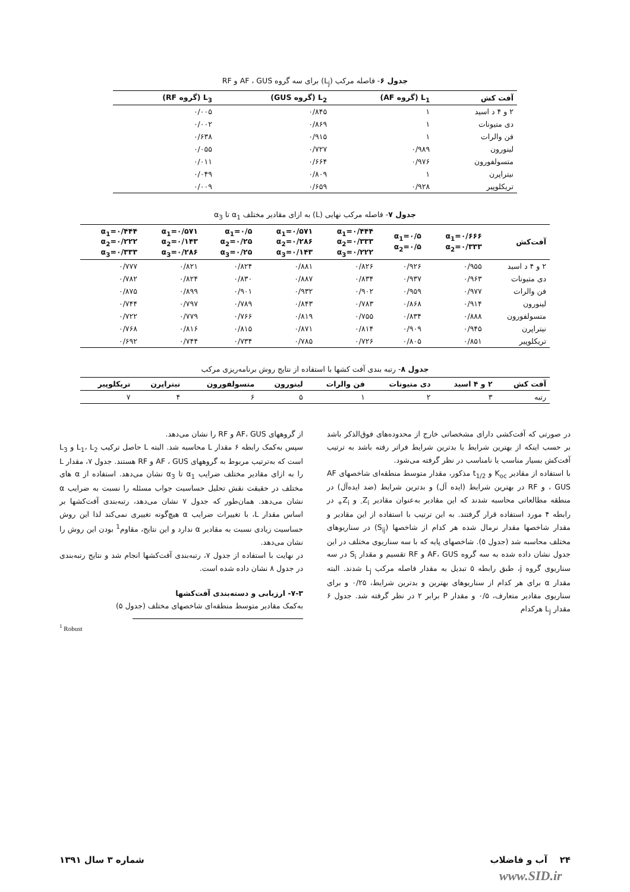جدول ۶- فاصله مرکب (L<sub>j</sub>) برای سه گروه AF ، GUS و RF
| آفت کش | L<sub>1</sub> (گروه AF) | L<sub>2</sub> (گروه GUS) | L<sub>3</sub> (گروه RF) |
| --- | --- | --- | --- |
| ۲ و ۴ د اسید | ۱ | ۰/۸۴۵ | ۰/۰۰۵ |
| دی متیونات | ۱ | ۰/۸۶۹ | ۰/۰۰۲ |
| فن والرات | ۱ | ۰/۹۱۵ | ۰/۶۳۸ |
| لینورون | ۰/۹۸۹ | ۰/۷۲۷ | ۰/۰۵۵ |
| متسولفورون | ۰/۹۷۶ | ۰/۶۶۴ | ۰/۰۱۱ |
| نیتراپرن | ۱ | ۰/۸۰۹ | ۰/۰۴۹ |
| تریکلوپیر | ۰/۹۲۸ | ۰/۶۵۹ | ۰/۰۰۹ |
جدول ۷- فاصله مرکب نهایی (L) به ازای مقادیر مختلف α<sub>1</sub> تا α<sub>3</sub>
| آفت‌کش | α<sub>1</sub>=۰/۶۶۶ α<sub>2</sub>=۰/۳۳۳ | α<sub>1</sub>=۰/۵ α<sub>2</sub>=۰/۵ | α<sub>1</sub>=۰/۴۴۴ α<sub>2</sub>=۰/۳۳۳ α<sub>3</sub>=۰/۲۲۲ | α<sub>1</sub>=۰/۵۷۱ α<sub>2</sub>=۰/۲۸۶ α<sub>3</sub>=۰/۱۴۳ | α<sub>1</sub>=۰/۵ α<sub>2</sub>=۰/۲۵ α<sub>3</sub>=۰/۲۵ | α<sub>1</sub>=۰/۵۷۱ α<sub>2</sub>=۰/۱۴۳ α<sub>3</sub>=۰/۲۸۶ | α<sub>1</sub>=۰/۴۴۴ α<sub>2</sub>=۰/۲۲۲ α<sub>3</sub>=۰/۳۳۳ |
| --- | --- | --- | --- | --- | --- | --- | --- |
| ۲ و ۴ د اسید | ۰/۹۵۵ | ۰/۹۲۶ | ۰/۸۲۶ | ۰/۸۸۱ | ۰/۸۲۴ | ۰/۸۲۱ | ۰/۷۷۷ |
| دی متیونات | ۰/۹۶۳ | ۰/۹۳۷ | ۰/۸۳۴ | ۰/۸۸۷ | ۰/۸۳۰ | ۰/۸۲۴ | ۰/۷۸۲ |
| فن والرات | ۰/۹۷۷ | ۰/۹۵۹ | ۰/۹۰۲ | ۰/۹۳۲ | ۰/۹۰۱ | ۰/۸۹۹ | ۰/۸۷۵ |
| لینورون | ۰/۹۱۴ | ۰/۸۶۸ | ۰/۷۸۳ | ۰/۸۴۳ | ۰/۷۸۹ | ۰/۷۹۷ | ۰/۷۴۴ |
| متسولفورون | ۰/۸۸۸ | ۰/۸۳۴ | ۰/۷۵۵ | ۰/۸۱۹ | ۰/۷۶۶ | ۰/۷۷۹ | ۰/۷۲۲ |
| نیتراپرن | ۰/۹۴۵ | ۰/۹۰۹ | ۰/۸۱۴ | ۰/۸۷۱ | ۰/۸۱۵ | ۰/۸۱۶ | ۰/۷۶۸ |
| تریکلوپیر | ۰/۸۵۱ | ۰/۸۰۵ | ۰/۷۲۶ | ۰/۷۸۵ | ۰/۷۳۴ | ۰/۷۴۴ | ۰/۶۹۲ |
جدول ۸- رتبه بندی آفت کشها با استفاده از نتایج روش برنامه‌ریزی مرکب
| آفت کش | ۲ و ۴ اسید | دی متیونات | فن والرات | لینورون | متسولفورون | نیتراپرن | تریکلوپیر |
| --- | --- | --- | --- | --- | --- | --- | --- |
| رتبه | ۳ | ۲ | ۱ | ۵ | ۶ | ۴ | ۷ |
در صورتی که آفت‌کشی دارای مشخصاتی خارج از محدوده‌های فوق‌الذکر باشد بر حسب اینکه از بهترین شرایط یا بدترین شرایط فراتر رفته باشد به ترتیب آفت‌کش بسیار مناسب یا نامناسب در نظر گرفته می‌شود.
با استفاده از مقادیر K<sub>oc</sub> و t<sub>1/2</sub> مذکور، مقدار متوسط منطقه‌ای شاخصهای AF ، GUS و RF در بهترین شرایط (ایده آل) و بدترین شرایط (ضد ایده‌آل) در منطقه مطالعاتی محاسبه شدند که این مقادیر به‌عنوان مقادیر Z<sub>i-</sub> و Z<sub>i+</sub> در رابطه ۴ مورد استفاده قرار گرفتند. به این ترتیب با استفاده از این مقادیر و مقدار شاخصها مقدار نرمال شده هر کدام از شاخصها (S<sub>ij</sub>) در سناریوهای مختلف محاسبه شد (جدول ۵). شاخصهای پایه که با سه سناریوی مختلف در این جدول نشان داده شده به سه گروه AF، GUS و RF تقسیم و مقدار S<sub>i</sub> در سه سناریوی گروه j، طبق رابطه ۵ تبدیل به مقدار فاصله مرکب L<sub>j</sub> شدند. البته مقدار α برای هر کدام از سناریوهای بهترین و بدترین شرایط، ۰/۲۵ و برای سناریوی مقادیر متعارف، ۰/۵ و مقدار P برابر ۲ در نظر گرفته شد. جدول ۶ مقدار L<sub>j</sub> هرکدام
از گروههای AF، GUS و RF را نشان می‌دهد.
سپس به‌کمک رابطه ۶ مقدار L محاسبه شد. البته L حاصل ترکیب L<sub>1</sub>، L<sub>2</sub> و L<sub>3</sub> است که به‌ترتیب مربوط به گروههای AF ، GUS و RF هستند. جدول ۷، مقدار L را به ازای مقادیر مختلف ضرایب α<sub>1</sub> تا α<sub>3</sub> نشان می‌دهد. استفاده از α های مختلف در حقیقت نقش تحلیل حساسیت جواب مسئله را نسبت به ضرایب α نشان می‌دهد. همان‌طور که جدول ۷ نشان می‌دهد، رتبه‌بندی آفت‌کشها بر اساس مقدار L، با تغییرات ضرایب α هیچ‌گونه تغییری نمی‌کند لذا این روش حساسیت زیادی نسبت به مقادیر α ندارد و این نتایج، مقاوم<sup>1</sup> بودن این روش را نشان می‌دهد.
در نهایت با استفاده از جدول ۷، رتبه‌بندی آفت‌کشها انجام شد و نتایج رتبه‌بندی در جدول ۸ نشان داده شده است.
۷-۳- ارزیابی و دسته‌بندی آفت‌کشها
به‌کمک مقادیر متوسط منطقه‌ای شاخصهای مختلف (جدول ۵)
<sup>1</sup> Robust
۲۴ آب و فاضلاب شماره ۳ سال ۱۳۹۱
www.SID.ir